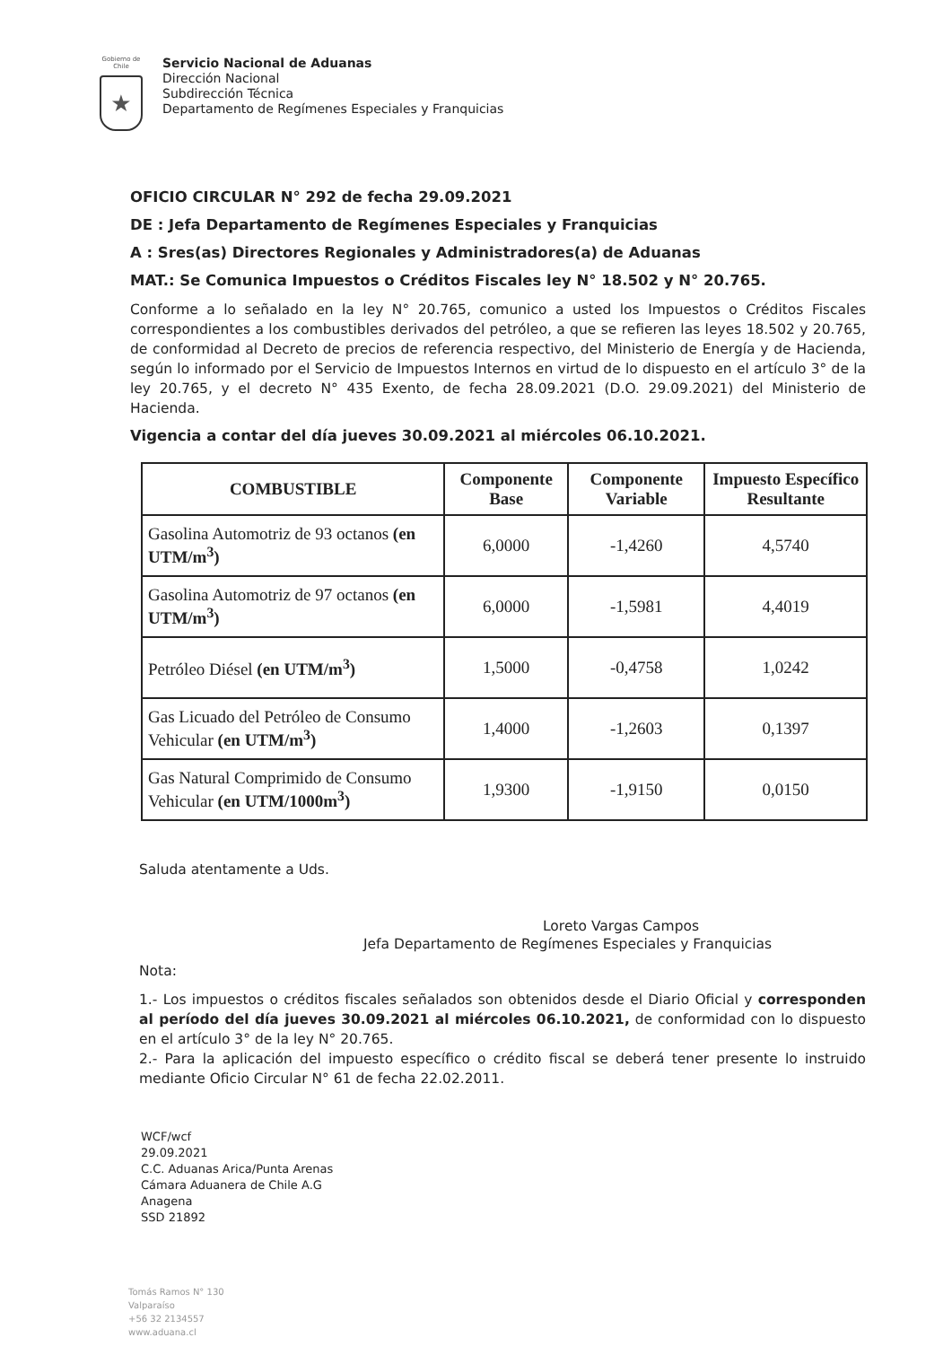Gobierno de Chile
★
Servicio Nacional de Aduanas
Dirección Nacional
Subdirección Técnica
Departamento de Regímenes Especiales y Franquicias
OFICIO CIRCULAR N° 292 de fecha 29.09.2021
DE : Jefa Departamento de Regímenes Especiales y Franquicias
A : Sres(as) Directores Regionales y Administradores(a) de Aduanas
MAT.: Se Comunica Impuestos o Créditos Fiscales ley N° 18.502 y N° 20.765.
Conforme a lo señalado en la ley N° 20.765, comunico a usted los Impuestos o Créditos Fiscales correspondientes a los combustibles derivados del petróleo, a que se refieren las leyes 18.502 y 20.765, de conformidad al Decreto de precios de referencia respectivo, del Ministerio de Energía y de Hacienda, según lo informado por el Servicio de Impuestos Internos en virtud de lo dispuesto en el artículo 3° de la ley 20.765, y el decreto N° 435 Exento, de fecha 28.09.2021 (D.O. 29.09.2021) del Ministerio de Hacienda.
Vigencia a contar del día jueves 30.09.2021 al miércoles 06.10.2021.
| COMBUSTIBLE | Componente Base | Componente Variable | Impuesto Específico Resultante |
| --- | --- | --- | --- |
| Gasolina Automotriz de 93 octanos (en UTM/m<sup>3</sup>) | 6,0000 | -1,4260 | 4,5740 |
| Gasolina Automotriz de 97 octanos (en UTM/m<sup>3</sup>) | 6,0000 | -1,5981 | 4,4019 |
| Petróleo Diésel (en UTM/m<sup>3</sup>) | 1,5000 | -0,4758 | 1,0242 |
| Gas Licuado del Petróleo de Consumo Vehicular (en UTM/m<sup>3</sup>) | 1,4000 | -1,2603 | 0,1397 |
| Gas Natural Comprimido de Consumo Vehicular (en UTM/1000m<sup>3</sup>) | 1,9300 | -1,9150 | 0,0150 |
Saluda atentamente a Uds.
Loreto Vargas Campos
Jefa Departamento de Regímenes Especiales y Franquicias
Nota:
1.- Los impuestos o créditos fiscales señalados son obtenidos desde el Diario Oficial y corresponden al período del día jueves 30.09.2021 al miércoles 06.10.2021, de conformidad con lo dispuesto en el artículo 3° de la ley N° 20.765.
2.- Para la aplicación del impuesto específico o crédito fiscal se deberá tener presente lo instruido mediante Oficio Circular N° 61 de fecha 22.02.2011.
WCF/wcf
29.09.2021
C.C. Aduanas Arica/Punta Arenas
Cámara Aduanera de Chile A.G
Anagena
SSD 21892
Tomás Ramos N° 130
Valparaíso
+56 32 2134557
www.aduana.cl